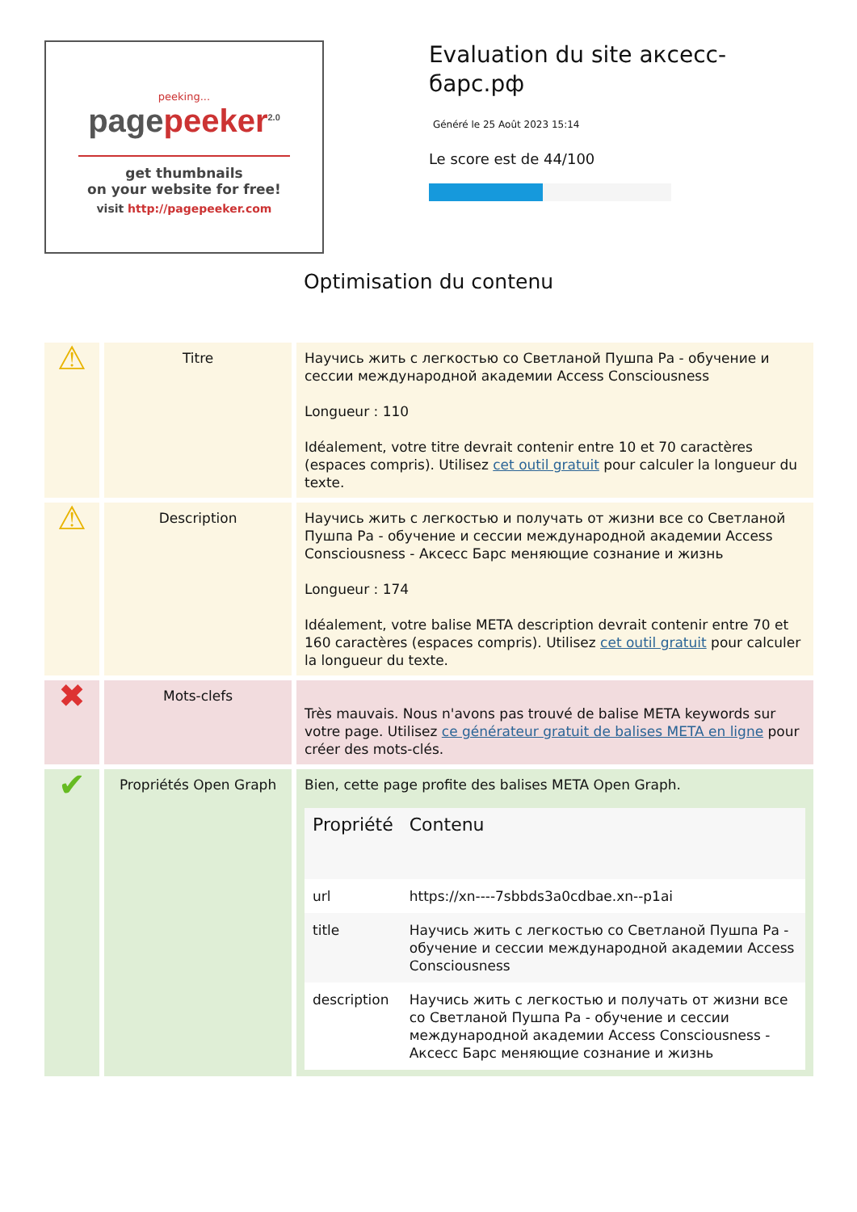peeking...
pagepeeker<sup>2.0</sup>
get thumbnails
on your website for free!
visit http://pagepeeker.com
Evaluation du site аксесс-барс.рф
Généré le 25 Août 2023 15:14
Le score est de 44/100
Optimisation du contenu
| ⚠ | Titre | Научись жить с легкостью со Светланой Пушпа Ра - обучение и сессии международной академии Access Consciousness Longueur : 110 Idéalement, votre titre devrait contenir entre 10 et 70 caractères (espaces compris). Utilisez cet outil gratuit pour calculer la longueur du texte. |
| ⚠ | Description | Научись жить с легкостью и получать от жизни все со Светланой Пушпа Ра - обучение и сессии международной академии Access Consciousness - Аксесс Барс меняющие сознание и жизнь Longueur : 174 Idéalement, votre balise META description devrait contenir entre 70 et 160 caractères (espaces compris). Utilisez cet outil gratuit pour calculer la longueur du texte. |
| ✖ | Mots-clefs | Très mauvais. Nous n'avons pas trouvé de balise META keywords sur votre page. Utilisez ce générateur gratuit de balises META en ligne pour créer des mots-clés. |
| ✔ | Propriétés Open Graph | Bien, cette page profite des balises META Open Graph. / Propriété / Contenu / / --- / --- / / url / https://xn----7sbbds3a0cdbae.xn--p1ai / / title / Научись жить с легкостью со Светланой Пушпа Ра - обучение и сессии международной академии Access Consciousness / / description / Научись жить с легкостью и получать от жизни все со Светланой Пушпа Ра - обучение и сессии международной академии Access Consciousness - Аксесс Барс меняющие сознание и жизнь / |